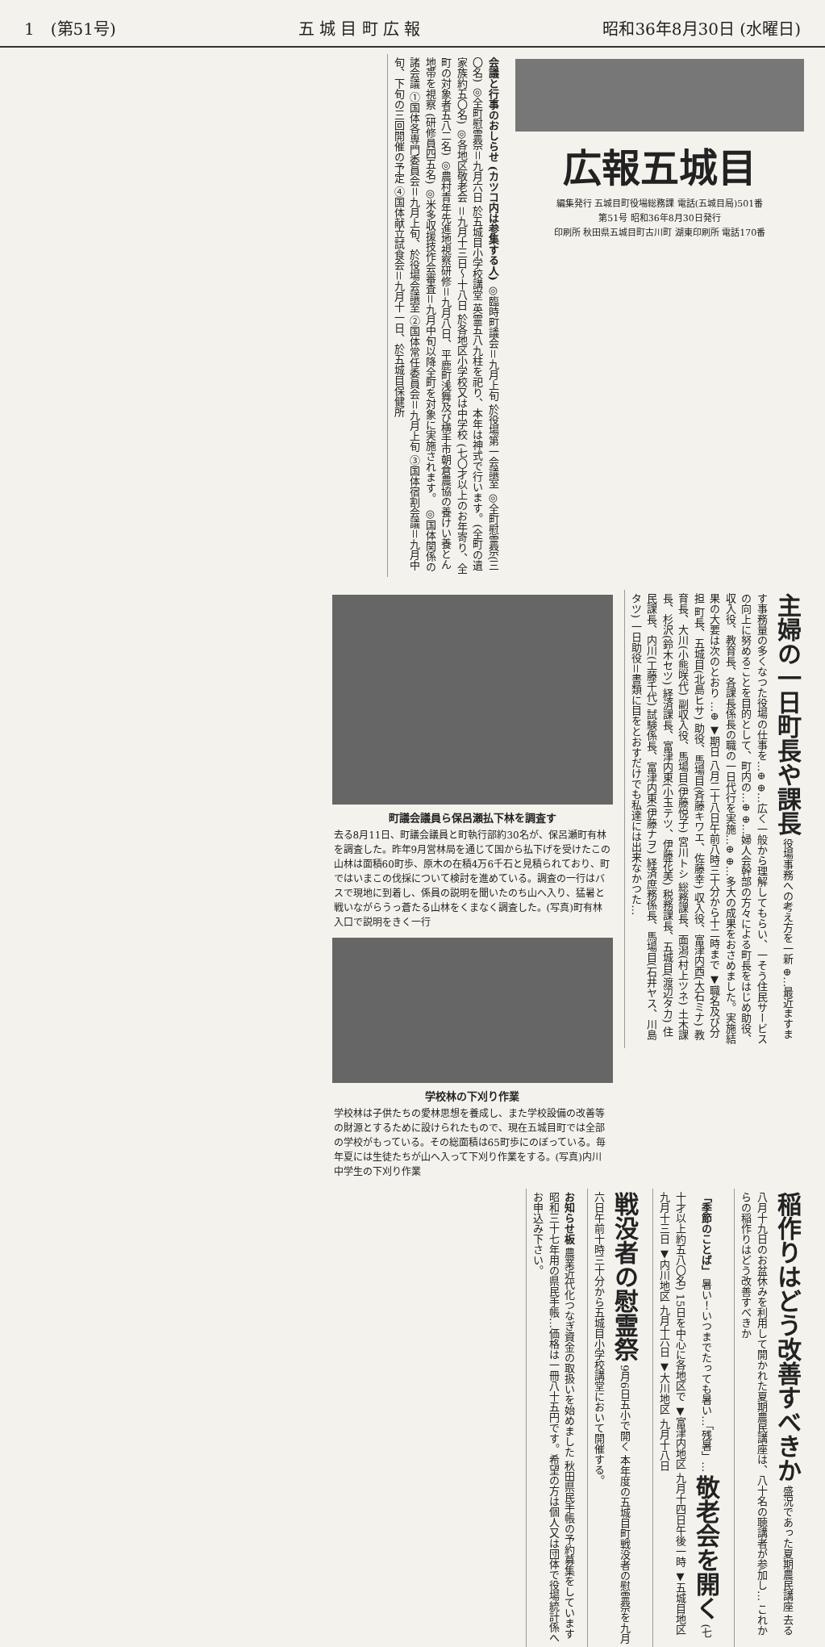1　(第51号) 五 城 目 町 広 報 昭和36年8月30日 (水曜日)
広報五城目
編集発行 五城目町役場総務課 電話(五城目局)501番
第51号 昭和36年8月30日発行
印刷所 秋田県五城目町古川町 湖東印刷所 電話170番
会議と行事のおしらせ (カツコ内は参集する人) ◎臨時町議会＝九月上旬 於役場第一会議室 ◎全町慰霊祭(三〇名) ◎全町慰霊祭＝九月六日 於五城目小学校講堂 英霊五八九柱を祀り、本年は神式で行います。(全町の遺家族約五〇名) ◎各地区敬老会 ＝九月十三日〜十八日 於各地区小学校又は中学校 (七〇才以上のお年寄り、全町の対象者五八二名) ◎農村青年先進地視察研修＝九月八日、平鹿町浅舞及び横手市朝倉農協の養けい養とん地帯を視察 (研修員四五名) ◎米多収援技作会審査＝九月中旬以降全町を対象に実施されます。 ◎国体関係の諸会議 ①国体各専門委員会＝九月上旬、於役場会議室 ②国体常任委員会＝九月上旬 ③国体宿割会議＝九月中旬、下旬の三回開催の予定 ④国体献立試食会＝九月十一日、於五城目保健所
主婦の一日町長や課長 役場事務への考え方を一新 ⊕…最近ますます事務量の多くなつた役場の仕事を…⊕ ⊕…広く一般から理解してもらい、一そう住民サービスの向上に努めることを目的として、町内の…⊕ ⊕…婦人会幹部の方々による町長をはじめ助役、収入役、教育長、各課長係長の職の一日代行を実施…⊕ ⊕…多大の成果をおさめました。実施結果の大要は次のとおり …⊕ ▼期日 八月二十八日午前八時三十分から十二時まで ▼職名及び分担 町長、五城目(北島ヒサ) 助役、馬場目(斉藤キワエ、佐藤幸) 収入役、富津内西(大石ミナ) 教育長、大川(小熊咲代) 副収入役、馬場目(伊藤悦子) 宮川トシ 総務課長、面潟(村上ツネ) 土木課長、杉沢(鈴木セツ) 経済課長、富津内東(小玉テツ、伊藤花美) 税務課長、五城目(渡辺タカ) 住民課長、内川(工藤千代) 試験係長、富津内東(伊藤ナヲ) 経済庶務係長、馬場目(石井ヤス、川島タツ) 一日助役＝書類に目をとおすだけでも私達には出来なかつた…
町議会議員ら保呂瀬払下林を調査す
去る8月11日、町議会議員と町執行部約30名が、保呂瀬町有林を調査した。昨年9月営林局を通じて国から払下げを受けたこの山林は面積60町歩、原木の在積4万6千石と見積られており、町ではいまこの伐採について検討を進めている。調査の一行はバスで現地に到着し、係員の説明を聞いたのち山へ入り、猛暑と戦いながらうっ蒼たる山林をくまなく調査した。(写真)町有林入口で説明をきく一行
学校林の下刈り作業
学校林は子供たちの愛林思想を養成し、また学校設備の改善等の財源とするために設けられたもので、現在五城目町では全部の学校がもっている。その総面積は65町歩にのぼっている。毎年夏には生徒たちが山へ入って下刈り作業をする。(写真)内川中学生の下刈り作業
稲作りはどう改善すべきか 盛況であった夏期農民講座 去る八月十九日のお盆休みを利用して開かれた夏期農民講座は、八十名の聴講者が参加し… これからの稲作りはどう改善すべきか
「季節のことば」 暑い！いつまでたっても暑い…「残暑」… 敬老会を開く (七十才以上約五八〇名) 15日を中心に各地区で ▼富津内地区 九月十四日午後一時 ▼五城目地区 九月十三日 ▼内川地区 九月十六日 ▼大川地区 九月十八日
戦没者の慰霊祭 9月6日五小で開く 本年度の五城目町戦没者の慰霊祭を九月六日午前十時三十分から五城目小学校講堂において開催する。
お知らせ板 農業近代化つなぎ資金の取扱いを始めました 秋田県民手帳の予約募集をしています 昭和三十七年用の県民手帳…価格は一冊八十五円です。希望の方は個人又は団体で役場統計係へお申込み下さい。